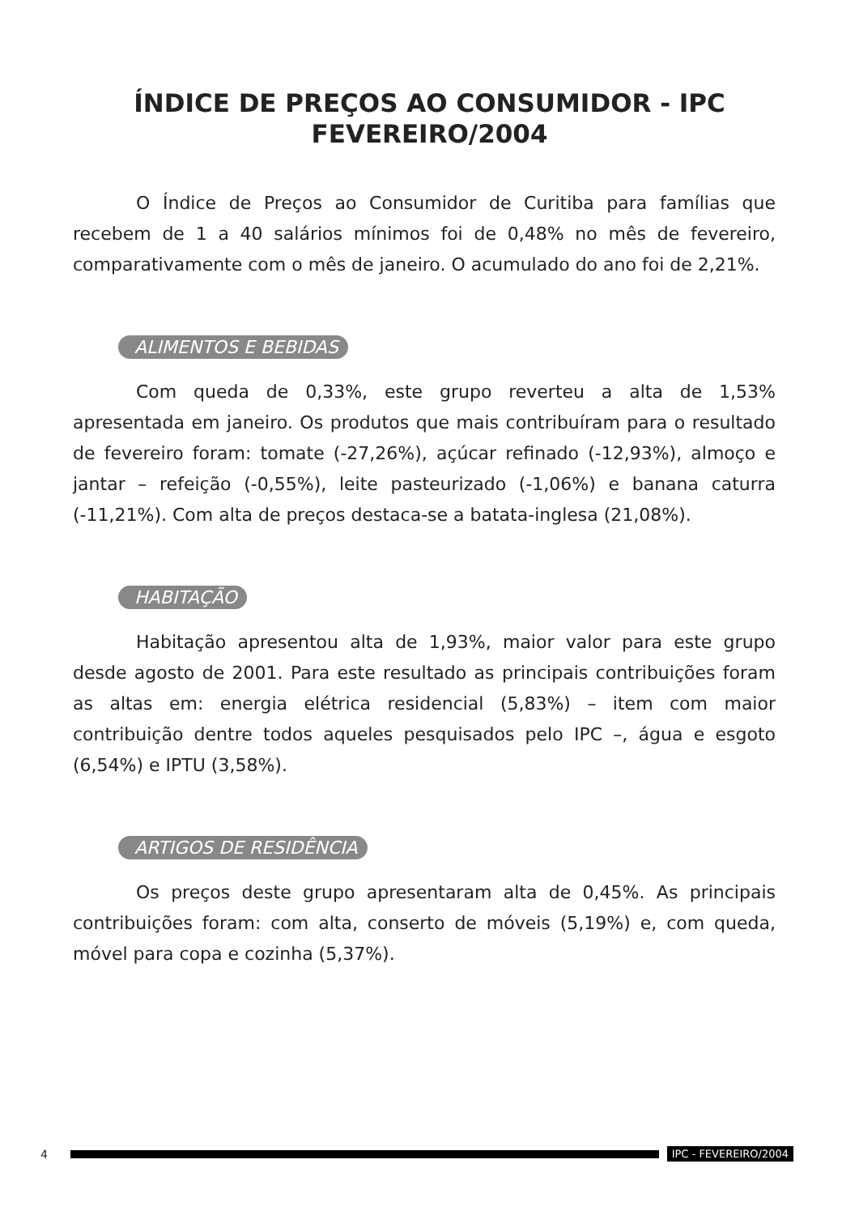ÍNDICE DE PREÇOS AO CONSUMIDOR - IPC
FEVEREIRO/2004
O Índice de Preços ao Consumidor de Curitiba para famílias que recebem de 1 a 40 salários mínimos foi de 0,48% no mês de fevereiro, comparativamente com o mês de janeiro. O acumulado do ano foi de 2,21%.
ALIMENTOS E BEBIDAS
Com queda de 0,33%, este grupo reverteu a alta de 1,53% apresentada em janeiro. Os produtos que mais contribuíram para o resultado de fevereiro foram: tomate (-27,26%), açúcar refinado (-12,93%), almoço e jantar – refeição (-0,55%), leite pasteurizado (-1,06%) e banana caturra (-11,21%). Com alta de preços destaca-se a batata-inglesa (21,08%).
HABITAÇÃO
Habitação apresentou alta de 1,93%, maior valor para este grupo desde agosto de 2001. Para este resultado as principais contribuições foram as altas em: energia elétrica residencial (5,83%) – item com maior contribuição dentre todos aqueles pesquisados pelo IPC –, água e esgoto (6,54%) e IPTU (3,58%).
ARTIGOS DE RESIDÊNCIA
Os preços deste grupo apresentaram alta de 0,45%. As principais contribuições foram: com alta, conserto de móveis (5,19%) e, com queda, móvel para copa e cozinha (5,37%).
4 IPC - FEVEREIRO/2004